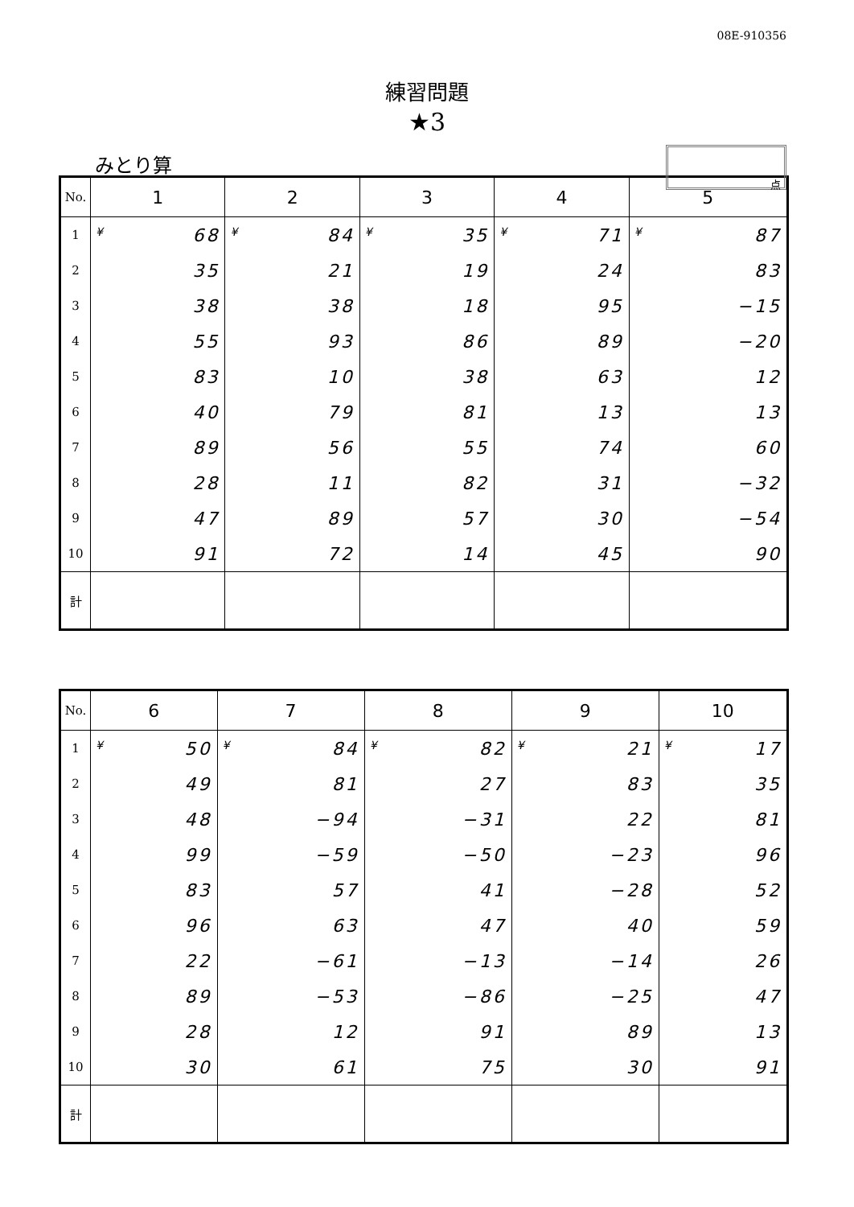08E-910356
練習問題
★3
点
みとり算
| No. | 1 | 2 | 3 | 4 | 5 |
| --- | --- | --- | --- | --- | --- |
| 1 | ¥ 68 | ¥ 84 | ¥ 35 | ¥ 71 | ¥ 87 |
| 2 | 35 | 21 | 19 | 24 | 83 |
| 3 | 38 | 38 | 18 | 95 | −15 |
| 4 | 55 | 93 | 86 | 89 | −20 |
| 5 | 83 | 10 | 38 | 63 | 12 |
| 6 | 40 | 79 | 81 | 13 | 13 |
| 7 | 89 | 56 | 55 | 74 | 60 |
| 8 | 28 | 11 | 82 | 31 | −32 |
| 9 | 47 | 89 | 57 | 30 | −54 |
| 10 | 91 | 72 | 14 | 45 | 90 |
| 計 | | | | | |
| No. | 6 | 7 | 8 | 9 | 10 |
| --- | --- | --- | --- | --- | --- |
| 1 | ¥ 50 | ¥ 84 | ¥ 82 | ¥ 21 | ¥ 17 |
| 2 | 49 | 81 | 27 | 83 | 35 |
| 3 | 48 | −94 | −31 | 22 | 81 |
| 4 | 99 | −59 | −50 | −23 | 96 |
| 5 | 83 | 57 | 41 | −28 | 52 |
| 6 | 96 | 63 | 47 | 40 | 59 |
| 7 | 22 | −61 | −13 | −14 | 26 |
| 8 | 89 | −53 | −86 | −25 | 47 |
| 9 | 28 | 12 | 91 | 89 | 13 |
| 10 | 30 | 61 | 75 | 30 | 91 |
| 計 | | | | | |